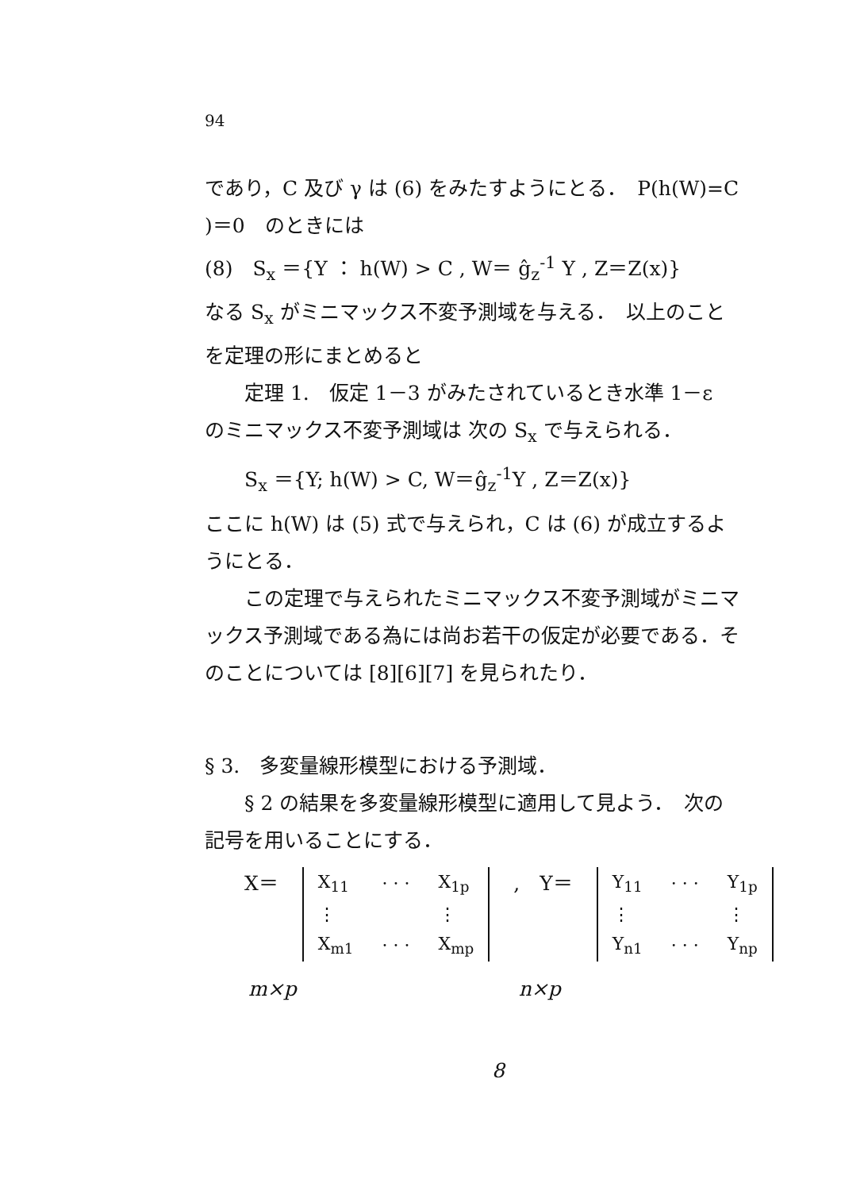94
であり，C 及び γ は (6) をみたすようにとる．　P(h(W)=C
)＝0　のときには
(8)　S<sub>x</sub> ＝{Y ： h(W) > C , W＝ ĝ<sub>z</sub><sup>-1</sup> Y , Z＝Z(x)}
なる S<sub>x</sub> がミニマックス不変予測域を与える．　以上のこと
を定理の形にまとめると
定理 1.　仮定 1－3 がみたされているとき水準 1－ε
のミニマックス不変予測域は 次の S<sub>x</sub> で与えられる．
S<sub>x</sub> ＝{Y; h(W) > C, W＝ĝ<sub>z</sub><sup>-1</sup>Y , Z＝Z(x)}
ここに h(W) は (5) 式で与えられ，C は (6) が成立するよ
うにとる．
この定理で与えられたミニマックス不変予測域がミニマ
ックス予測域である為には尚お若干の仮定が必要である．そ
のことについては [8][6][7] を見られたり．
§ 3.　多変量線形模型における予測域．
§ 2 の結果を多変量線形模型に適用して見よう．　次の
記号を用いることにする．
X＝
| X<sub>11</sub> | · · · | X<sub>1p</sub> |
| ⋮ | | ⋮ |
| X<sub>m1</sub> | · · · | X<sub>mp</sub> |
,　Y＝
| Y<sub>11</sub> | · · · | Y<sub>1p</sub> |
| ⋮ | | ⋮ |
| Y<sub>n1</sub> | · · · | Y<sub>np</sub> |
m×p n×p
8